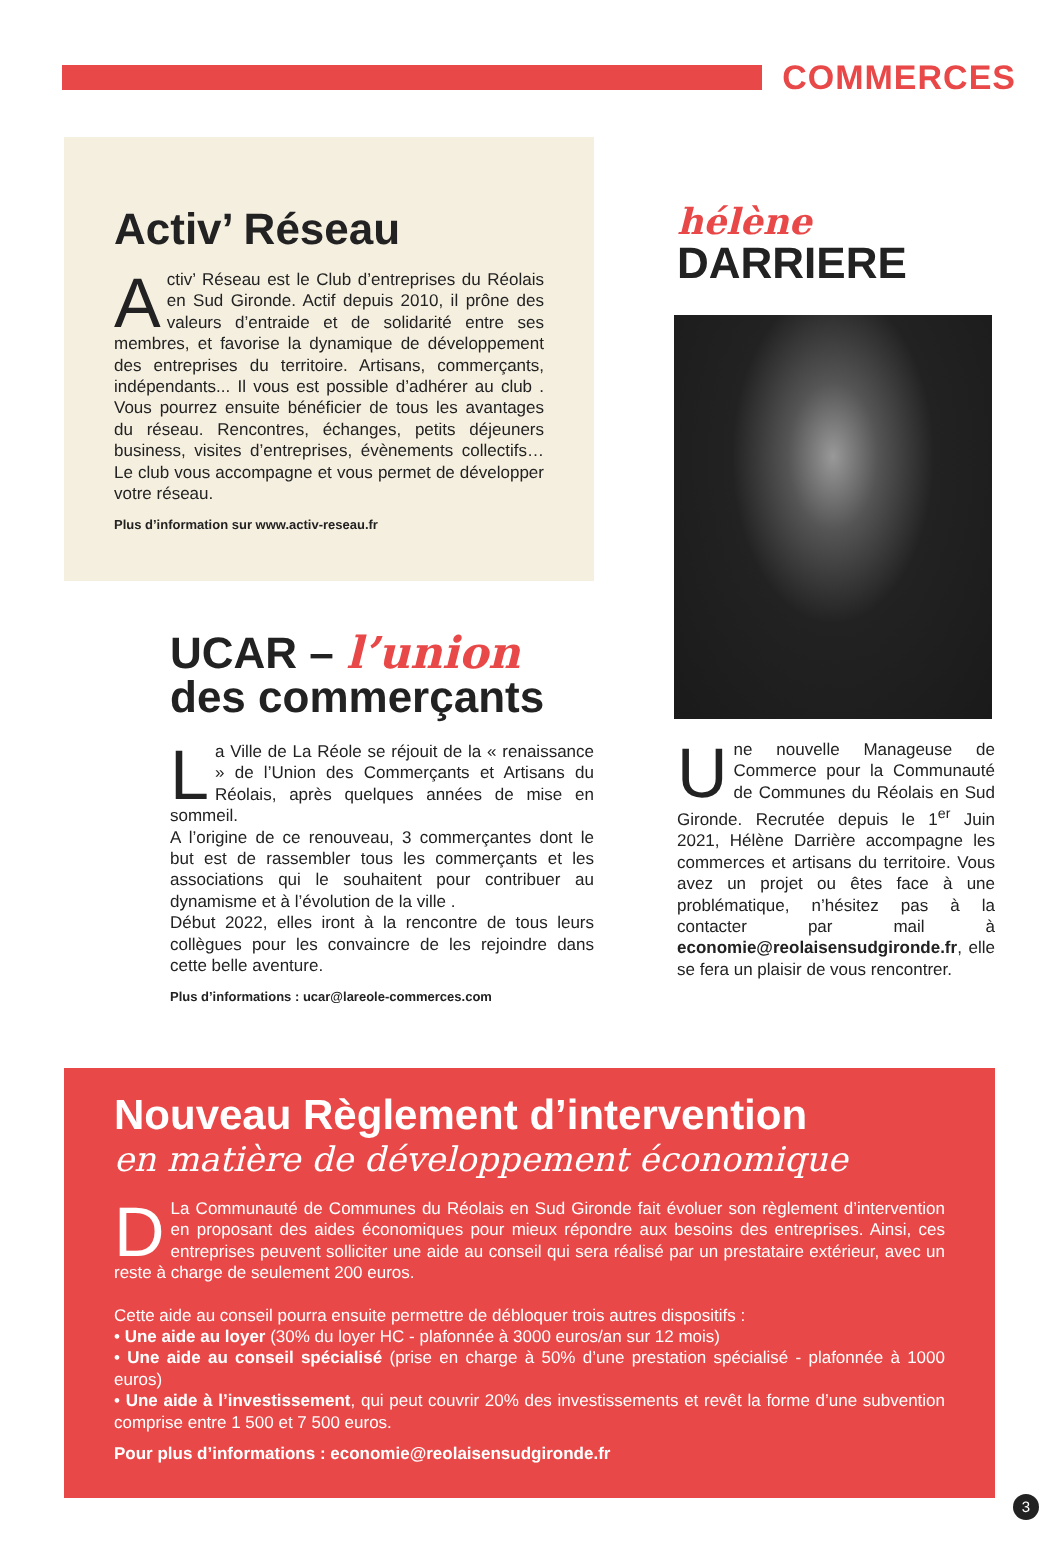COMMERCES
Activ’ Réseau
Activ’ Réseau est le Club d’entreprises du Réolais en Sud Gironde. Actif depuis 2010, il prône des valeurs d’entraide et de solidarité entre ses membres, et favorise la dynamique de développement des entreprises du territoire. Artisans, commerçants, indépendants... Il vous est possible d’adhérer au club . Vous pourrez ensuite bénéficier de tous les avantages du réseau. Rencontres, échanges, petits déjeuners business, visites d’entreprises, évènements collec­tifs… Le club vous accompagne et vous permet de développer votre réseau.
Plus d’information sur www.activ-reseau.fr
UCAR – l’union
des commerçants
La Ville de La Réole se réjouit de la « renaissance » de l’Union des Commerçants et Artisans du Réolais, après quelques années de mise en sommeil.
A l’origine de ce renouveau, 3 commerçantes dont le but est de rassembler tous les commerçants et les asso­ciations qui le souhaitent pour contribuer au dynamisme et à l’évolution de la ville .
Début 2022, elles iront à la rencontre de tous leurs collègues pour les convaincre de les rejoindre dans cette belle aventure.
Plus d’informations : ucar@lareole-commerces.com
hélène
DARRIERE
Une nouvelle Manageuse de Commerce pour la Communauté de Communes du Réolais en Sud Gironde. Recrutée depuis le 1<sup>er</sup> Juin 2021, Hélène Darrière accompagne les commerces et artisans du territoire. Vous avez un projet ou êtes face à une problématique, n’hésitez pas à la contacter par mail à economie@reolaisensudgironde.fr, elle se fera un plaisir de vous rencontrer.
Nouveau Règlement d’intervention
en matière de développement économique
DLa Communauté de Communes du Réolais en Sud Gironde fait évoluer son règlement d’inter­vention en proposant des aides économiques pour mieux répondre aux besoins des entreprises. Ainsi, ces entreprises peuvent solliciter une aide au conseil qui sera réalisé par un prestataire extérieur, avec un reste à charge de seulement 200 euros.
Cette aide au conseil pourra ensuite permettre de débloquer trois autres dispositifs :
• Une aide au loyer (30% du loyer HC - plafonnée à 3000 euros/an sur 12 mois)
• Une aide au conseil spécialisé (prise en charge à 50% d’une prestation spécialisé - plafonnée à 1000 euros)
• Une aide à l’investissement, qui peut couvrir 20% des investissements et revêt la forme d’une subvention comprise entre 1 500 et 7 500 euros.
Pour plus d’informations : economie@reolaisensudgironde.fr
3